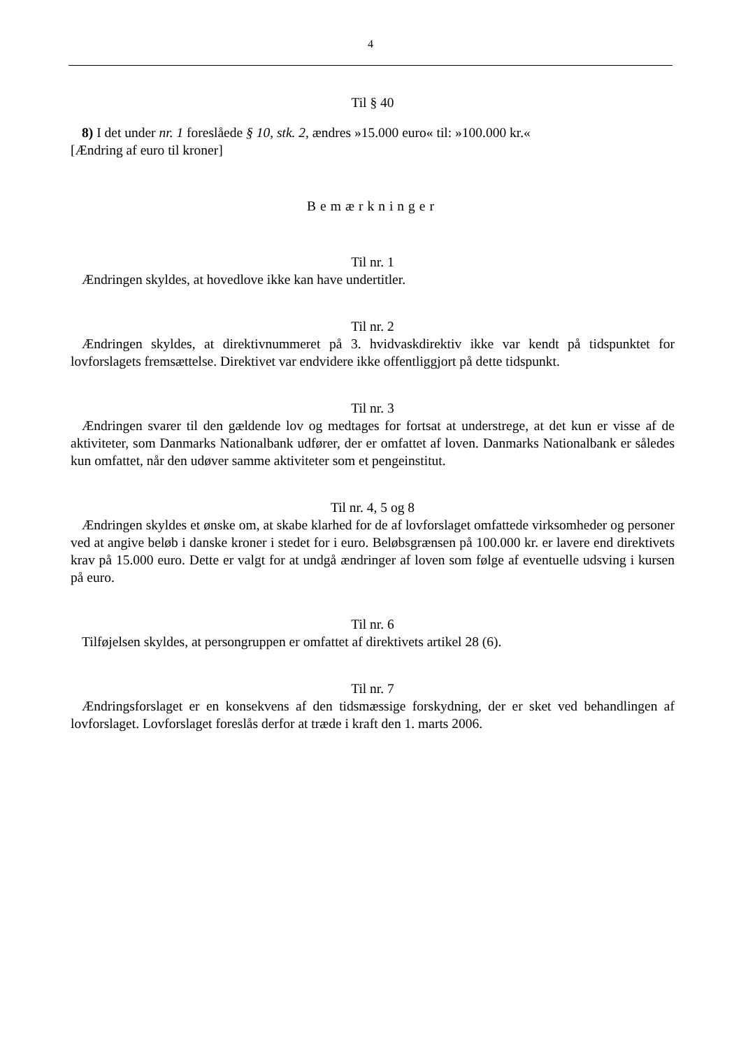4
Til § 40
8) I det under nr. 1 foreslåede § 10, stk. 2, ændres »15.000 euro« til: »100.000 kr.«
[Ændring af euro til kroner]
Bemærkninger
Til nr. 1
Ændringen skyldes, at hovedlove ikke kan have undertitler.
Til nr. 2
Ændringen skyldes, at direktivnummeret på 3. hvidvaskdirektiv ikke var kendt på tidspunktet for lovforslagets fremsættelse. Direktivet var endvidere ikke offentliggjort på dette tidspunkt.
Til nr. 3
Ændringen svarer til den gældende lov og medtages for fortsat at understrege, at det kun er visse af de aktiviteter, som Danmarks Nationalbank udfører, der er omfattet af loven. Danmarks Nationalbank er således kun omfattet, når den udøver samme aktiviteter som et pengeinstitut.
Til nr. 4, 5 og 8
Ændringen skyldes et ønske om, at skabe klarhed for de af lovforslaget omfattede virksomheder og personer ved at angive beløb i danske kroner i stedet for i euro. Beløbsgrænsen på 100.000 kr. er lavere end direktivets krav på 15.000 euro. Dette er valgt for at undgå ændringer af loven som følge af eventuelle udsving i kursen på euro.
Til nr. 6
Tilføjelsen skyldes, at persongruppen er omfattet af direktivets artikel 28 (6).
Til nr. 7
Ændringsforslaget er en konsekvens af den tidsmæssige forskydning, der er sket ved behandlingen af lovforslaget. Lovforslaget foreslås derfor at træde i kraft den 1. marts 2006.